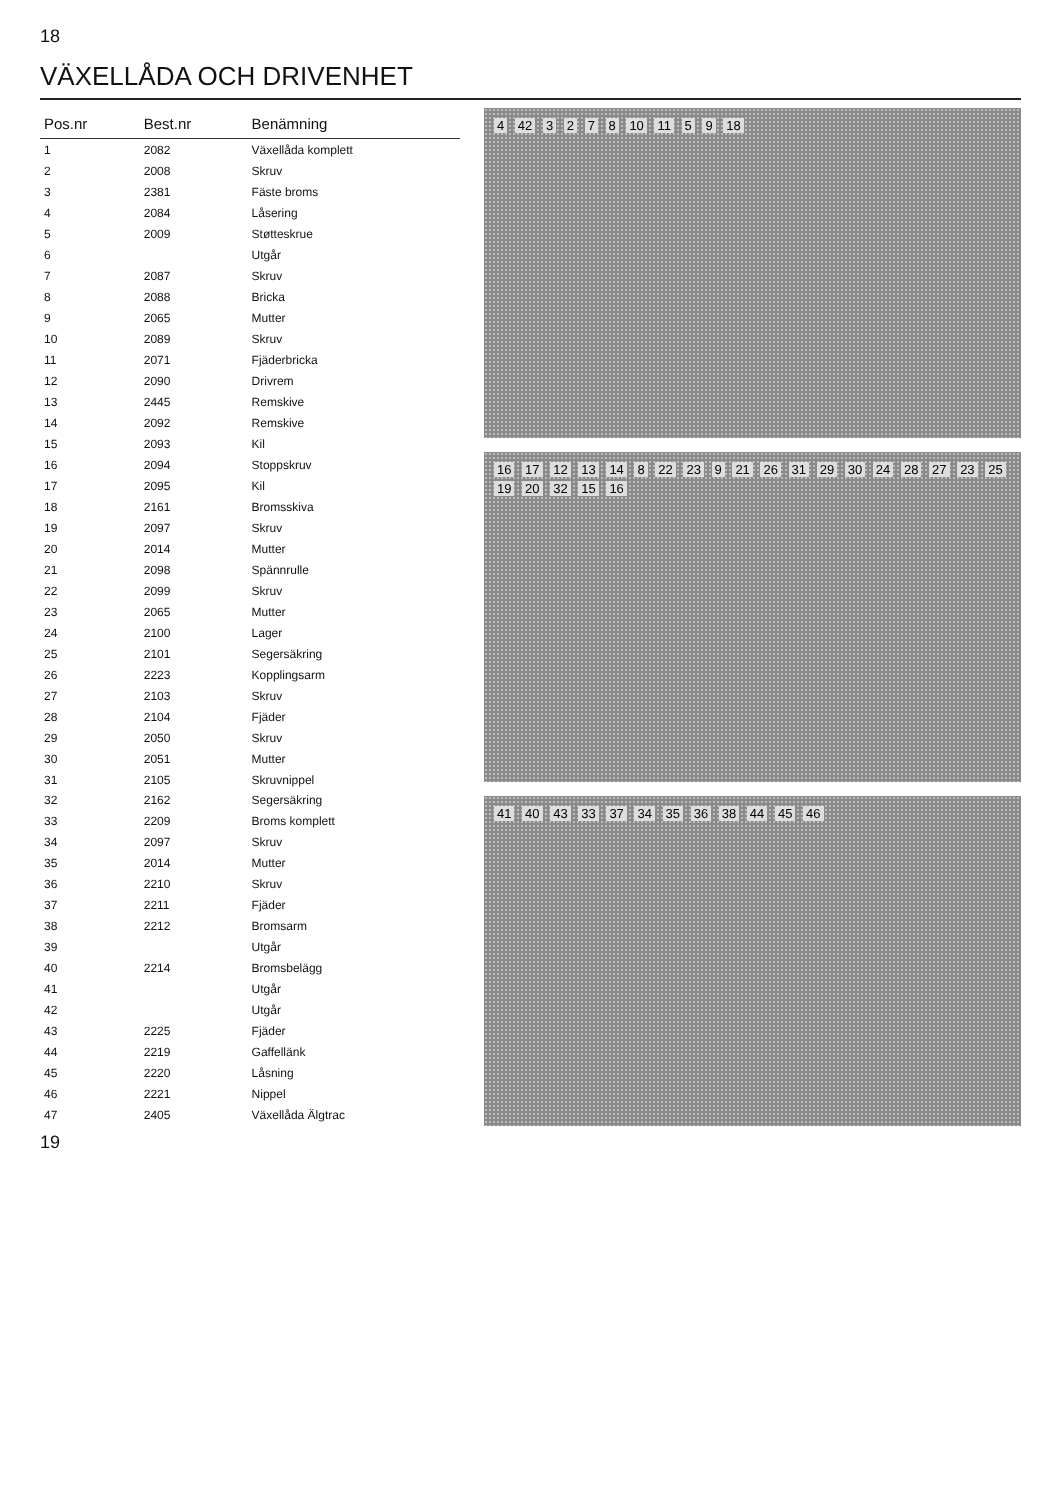18
VÄXELLÅDA OCH DRIVENHET
| Pos.nr | Best.nr | Benämning |
| --- | --- | --- |
| 1 | 2082 | Växellåda komplett |
| 2 | 2008 | Skruv |
| 3 | 2381 | Fäste broms |
| 4 | 2084 | Låsering |
| 5 | 2009 | Støtteskrue |
| 6 | | Utgår |
| 7 | 2087 | Skruv |
| 8 | 2088 | Bricka |
| 9 | 2065 | Mutter |
| 10 | 2089 | Skruv |
| 11 | 2071 | Fjäderbricka |
| 12 | 2090 | Drivrem |
| 13 | 2445 | Remskive |
| 14 | 2092 | Remskive |
| 15 | 2093 | Kil |
| 16 | 2094 | Stoppskruv |
| 17 | 2095 | Kil |
| 18 | 2161 | Bromsskiva |
| 19 | 2097 | Skruv |
| 20 | 2014 | Mutter |
| 21 | 2098 | Spännrulle |
| 22 | 2099 | Skruv |
| 23 | 2065 | Mutter |
| 24 | 2100 | Lager |
| 25 | 2101 | Segersäkring |
| 26 | 2223 | Kopplingsarm |
| 27 | 2103 | Skruv |
| 28 | 2104 | Fjäder |
| 29 | 2050 | Skruv |
| 30 | 2051 | Mutter |
| 31 | 2105 | Skruvnippel |
| 32 | 2162 | Segersäkring |
| 33 | 2209 | Broms komplett |
| 34 | 2097 | Skruv |
| 35 | 2014 | Mutter |
| 36 | 2210 | Skruv |
| 37 | 2211 | Fjäder |
| 38 | 2212 | Bromsarm |
| 39 | | Utgår |
| 40 | 2214 | Bromsbelägg |
| 41 | | Utgår |
| 42 | | Utgår |
| 43 | 2225 | Fjäder |
| 44 | 2219 | Gaffellänk |
| 45 | 2220 | Låsning |
| 46 | 2221 | Nippel |
| 47 | 2405 | Växellåda Älgtrac |
4 42 3 2 7 8 10 11 5 9 18
16 17 12 13 14 8 22 23 9 21 26 31 29 30 24 28 27 23 25 19 20 32 15 16
41 40 43 33 37 34 35 36 38 44 45 46
19